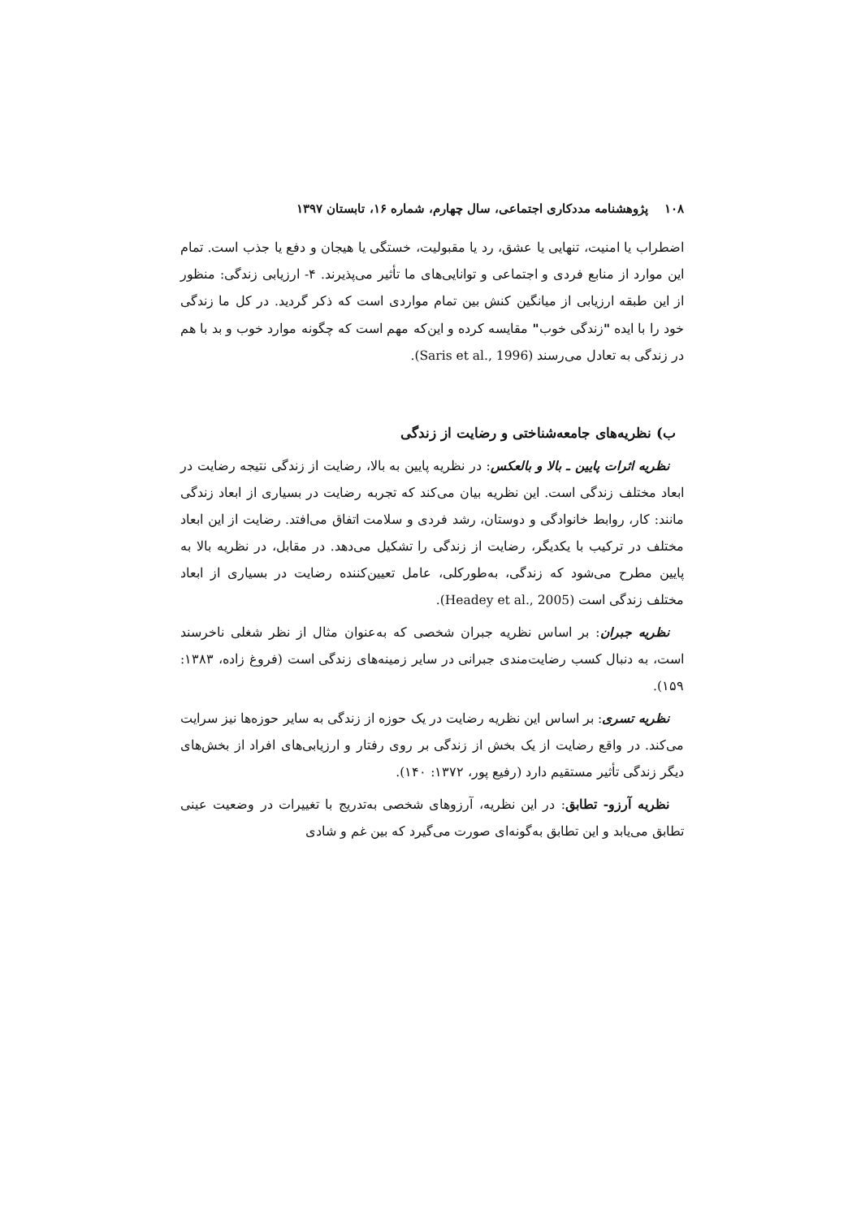۱۰۸ پژوهشنامه مددکاری اجتماعی، سال چهارم، شماره ۱۶، تابستان ۱۳۹۷
اضطراب یا امنیت، تنهایی یا عشق، رد یا مقبولیت، خستگی یا هیجان و دفع یا جذب است. تمام این موارد از منابع فردی و اجتماعی و توانایی‌های ما تأثیر می‌پذیرند. ۴- ارزیابی زندگی: منظور از این طبقه ارزیابی از میانگین کنش بین تمام مواردی است که ذکر گردید. در کل ما زندگی خود را با ایده "زندگی خوب" مقایسه کرده و این‌که مهم است که چگونه موارد خوب و بد با هم در زندگی به تعادل می‌رسند (Saris et al., 1996).
ب) نظریه‌های جامعه‌شناختی و رضایت از زندگی
نظریه اثرات پایین ـ بالا و بالعکس: در نظریه پایین به بالا، رضایت از زندگی نتیجه رضایت در ابعاد مختلف زندگی است. این نظریه بیان می‌کند که تجربه رضایت در بسیاری از ابعاد زندگی مانند: کار، روابط خانوادگی و دوستان، رشد فردی و سلامت اتفاق می‌افتد. رضایت از این ابعاد مختلف در ترکیب با یکدیگر، رضایت از زندگی را تشکیل می‌دهد. در مقابل، در نظریه بالا به پایین مطرح می‌شود که زندگی، به‌طورکلی، عامل تعیین‌کننده رضایت در بسیاری از ابعاد مختلف زندگی است (Headey et al., 2005).
نظریه جبران: بر اساس نظریه جبران شخصی که به‌عنوان مثال از نظر شغلی ناخرسند است، به دنبال کسب رضایت‌مندی جبرانی در سایر زمینه‌های زندگی است (فروغ زاده، ۱۳۸۳: ۱۵۹).
نظریه تسری: بر اساس این نظریه رضایت در یک حوزه از زندگی به سایر حوزه‌ها نیز سرایت می‌کند. در واقع رضایت از یک بخش از زندگی بر روی رفتار و ارزیابی‌های افراد از بخش‌های دیگر زندگی تأثیر مستقیم دارد (رفیع پور، ۱۳۷۲: ۱۴۰).
نظریه آرزو- تطابق: در این نظریه، آرزوهای شخصی به‌تدریج با تغییرات در وضعیت عینی تطابق می‌یابد و این تطابق به‌گونه‌ای صورت می‌گیرد که بین غم و شادی